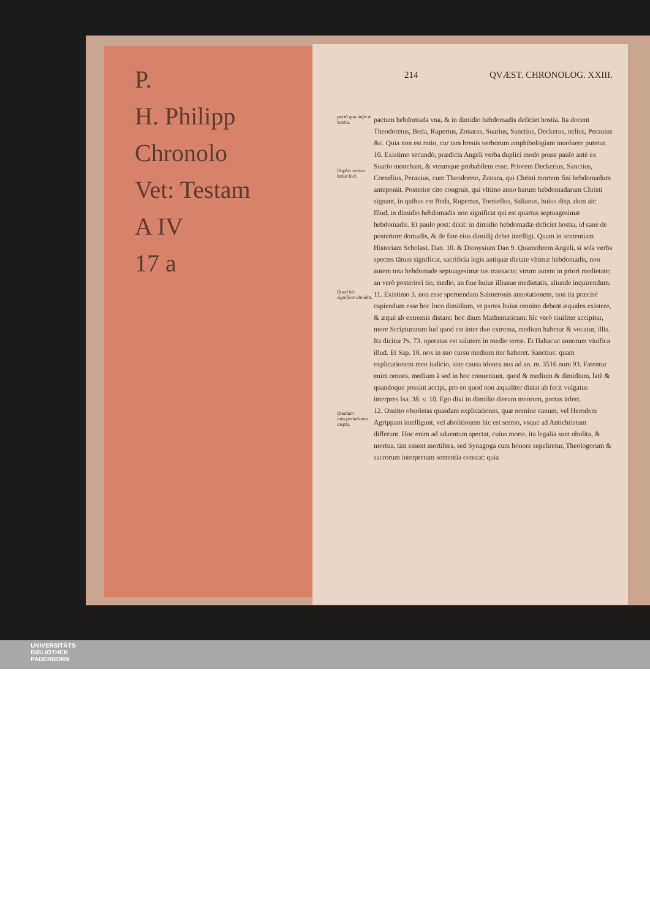P.
H. Philipp
Chronolo
Vet: Testam
A IV
17 a
214 QVÆST. CHRONOLOG. XXIII.
pactū qua defecit hostia.
Duplex sensus huius loci.
Quod hic significet dimidiū.
Quadam interpretationes inepta.
pactum hebdomada vna, & in dimidio hebdomadis deficiet hostia. Ita docent Theodoretus, Beda, Rupertus, Zonaras, Suarius, Sanctius, Deckerus, nelius, Perauius &c. Quia non est ratio, cur tam breuis verborum amphibologiam inuoluere putetur.
10. Existimo secundò, prædicta Angeli verba duplici modo posse paulo antè ex Suario monebam, & vtrumque probabilem esse. Priorem Deckerius, Sanctius, Cornelius, Perauius, cum Theodoreto, Zonara, qui Christi mortem fini hebdomadum anteponūt. Posterior cito congruit, qui vltimo anno harum hebdomadarum Christi signant, in quibus est Beda, Rupertus, Torniellus, Salianus, huius disp. dum ait: Illud, in dimidio hebdomadis non significat qui est quartus septuagesimæ hebdomadis. Et paulo post: dixit: in dimidio hebdomadæ deficiet hostia, id sane de posteriore domadis, & de fine eius dimidij debet intelligi. Quam in sententiam Historiam Scholast. Dan. 10. & Dionysium Dan 9. Quamobrem Angeli, si sola verba spectes tātum significat, sacrificia legis antiquæ dietate vltimæ hebdomadis, non autem tota hebdomade septuagesimæ tus transacta: vtrum autem in priori medietate; an verò posteriori tio, medio, an fine huius illiusue medietatis, aliunde inquirendum.
11. Existimo 3. non esse spernendam Salmeronis annotationem, non ita præcisè capiendum esse hoc loco dimidium, vt partes huius omnino debeāt æquales existere, & æquè ab extremis distare: hoc dium Mathematicum: hîc verò ciuiliter accipitur, more Scripturarum lud quod est inter duo extrema, medium habetur & vocatur, illis. Ita dicitur Ps. 73. operatus est salutem in medio terræ. Et Habacuc annorum viuifica illud. Et Sap. 18. nox in suo cursu medium iter haberet. Sanctius: quam explicationem meo iudicio, sine causa idonea nus ad an. m. 3516 num 93. Fatentur enim omnes, medium à sed in hoc conueniunt, quod & medium & dimidium, latè & quandoque possint accipi, pro eo quod non æqualiter distat ab fecit vulgatus interpres Isa. 38. v. 10. Ego dixi in dimidio dierum meorum, portas inferi.
12. Omitto obsoletas quasdam explicationes, quæ nomine canum, vel Herodem Agrippam intelligunt, vel abolitionem hic est sermo, vsque ad Antichristum differunt. Hoc enim ad aduentum spectat, cuius morte, ita legalia sunt obolita, & mortua, tim essent mortifera, sed Synagoga cum honore sepeliretur, Theologorum & sacrorum interpretum sententia constat: quia
UNIVERSITÄTS-
BIBLIOTHEK
PADERBORN